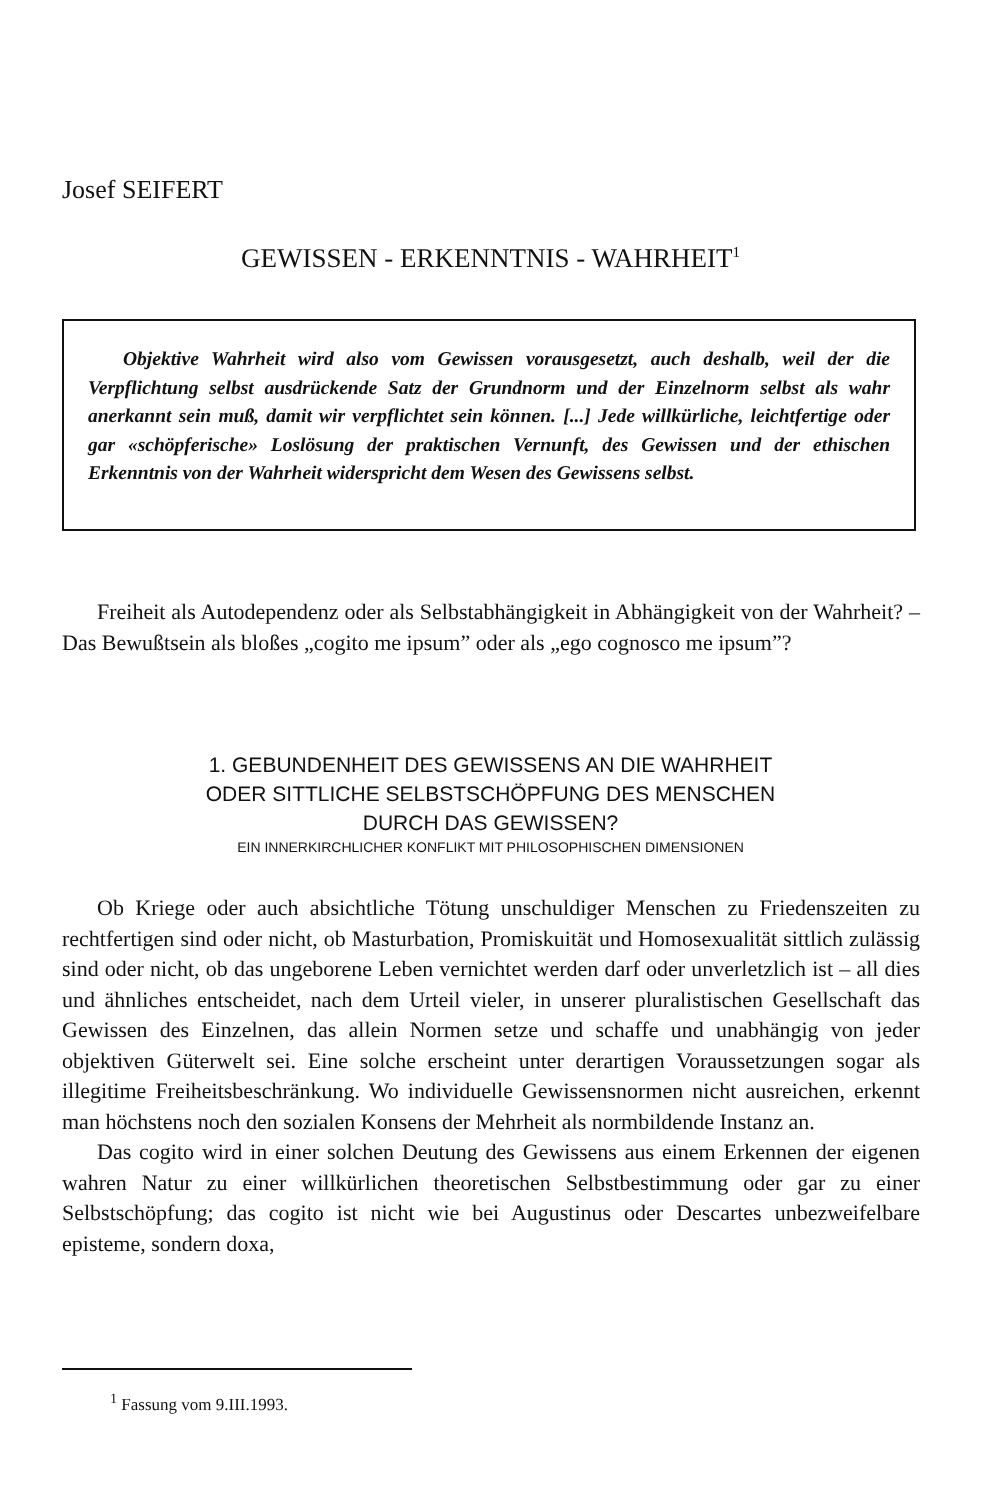Josef SEIFERT
GEWISSEN - ERKENNTNIS - WAHRHEIT<sup>1</sup>
Objektive Wahrheit wird also vom Gewissen vorausgesetzt, auch deshalb, weil der die Verpflichtung selbst ausdrückende Satz der Grundnorm und der Einzelnorm selbst als wahr anerkannt sein muß, damit wir verpflichtet sein können. [...] Jede willkürliche, leichtfertige oder gar «schöpferische» Loslösung der praktischen Vernunft, des Gewissen und der ethischen Erkenntnis von der Wahrheit widerspricht dem Wesen des Gewissens selbst.
Freiheit als Autodependenz oder als Selbstabhängigkeit in Abhängigkeit von der Wahrheit? – Das Bewußtsein als bloßes „cogito me ipsum” oder als „ego cognosco me ipsum”?
1. GEBUNDENHEIT DES GEWISSENS AN DIE WAHRHEIT
ODER SITTLICHE SELBSTSCHÖPFUNG DES MENSCHEN
DURCH DAS GEWISSEN?
EIN INNERKIRCHLICHER KONFLIKT MIT PHILOSOPHISCHEN DIMENSIONEN
Ob Kriege oder auch absichtliche Tötung unschuldiger Menschen zu Friedenszeiten zu rechtfertigen sind oder nicht, ob Masturbation, Promiskuität und Homosexualität sittlich zulässig sind oder nicht, ob das ungeborene Leben vernichtet werden darf oder unverletzlich ist – all dies und ähnliches entscheidet, nach dem Urteil vieler, in unserer pluralistischen Gesellschaft das Gewissen des Einzelnen, das allein Normen setze und schaffe und unabhängig von jeder objektiven Güterwelt sei. Eine solche erscheint unter derartigen Voraussetzungen sogar als illegitime Freiheitsbeschränkung. Wo individuelle Gewissensnormen nicht ausreichen, erkennt man höchstens noch den sozialen Konsens der Mehrheit als normbildende Instanz an.
Das cogito wird in einer solchen Deutung des Gewissens aus einem Erkennen der eigenen wahren Natur zu einer willkürlichen theoretischen Selbstbestimmung oder gar zu einer Selbstschöpfung; das cogito ist nicht wie bei Augustinus oder Descartes unbezweifelbare episteme, sondern doxa,
<sup>1</sup> Fassung vom 9.III.1993.